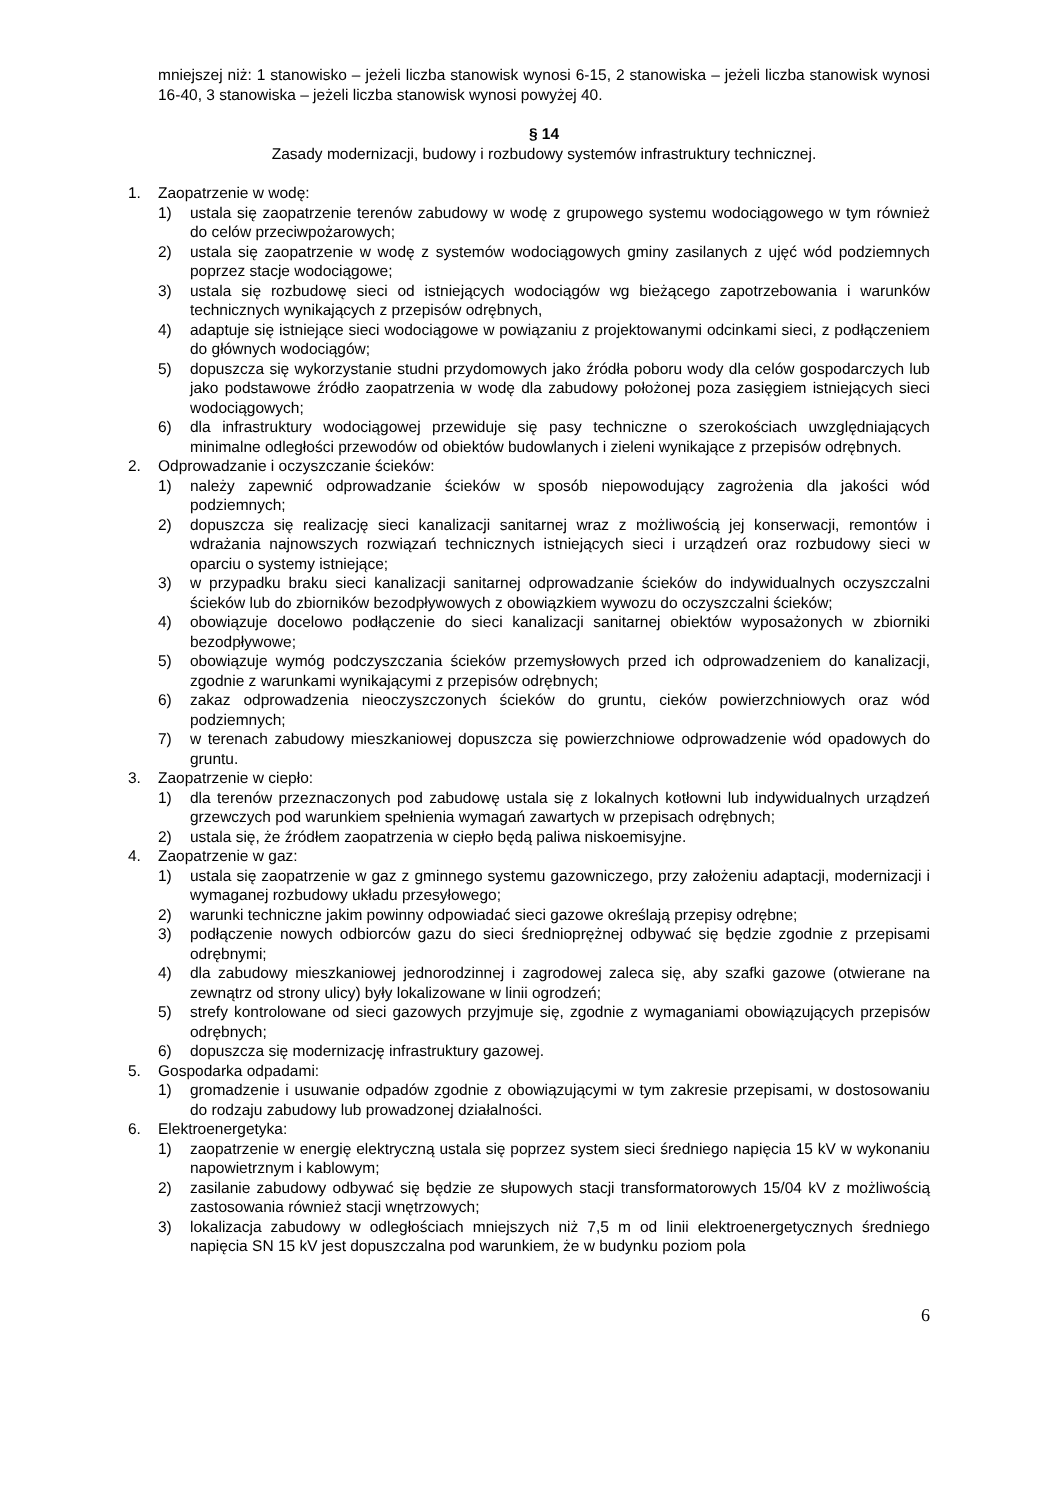mniejszej niż: 1 stanowisko – jeżeli liczba stanowisk wynosi 6-15, 2 stanowiska – jeżeli liczba stanowisk wynosi 16-40, 3 stanowiska – jeżeli liczba stanowisk wynosi powyżej 40.
§ 14
Zasady modernizacji, budowy i rozbudowy systemów infrastruktury technicznej.
1. Zaopatrzenie w wodę:
1) ustala się zaopatrzenie terenów zabudowy w wodę z grupowego systemu wodociągowego w tym również do celów przeciwpożarowych;
2) ustala się zaopatrzenie w wodę z systemów wodociągowych gminy zasilanych z ujęć wód podziemnych poprzez stacje wodociągowe;
3) ustala się rozbudowę sieci od istniejących wodociągów wg bieżącego zapotrzebowania i warunków technicznych wynikających z przepisów odrębnych,
4) adaptuje się istniejące sieci wodociągowe w powiązaniu z projektowanymi odcinkami sieci, z podłączeniem do głównych wodociągów;
5) dopuszcza się wykorzystanie studni przydomowych jako źródła poboru wody dla celów gospodarczych lub jako podstawowe źródło zaopatrzenia w wodę dla zabudowy położonej poza zasięgiem istniejących sieci wodociągowych;
6) dla infrastruktury wodociągowej przewiduje się pasy techniczne o szerokościach uwzględniających minimalne odległości przewodów od obiektów budowlanych i zieleni wynikające z przepisów odrębnych.
2. Odprowadzanie i oczyszczanie ścieków:
1) należy zapewnić odprowadzanie ścieków w sposób niepowodujący zagrożenia dla jakości wód podziemnych;
2) dopuszcza się realizację sieci kanalizacji sanitarnej wraz z możliwością jej konserwacji, remontów i wdrażania najnowszych rozwiązań technicznych istniejących sieci i urządzeń oraz rozbudowy sieci w oparciu o systemy istniejące;
3) w przypadku braku sieci kanalizacji sanitarnej odprowadzanie ścieków do indywidualnych oczyszczalni ścieków lub do zbiorników bezodpływowych z obowiązkiem wywozu do oczyszczalni ścieków;
4) obowiązuje docelowo podłączenie do sieci kanalizacji sanitarnej obiektów wyposażonych w zbiorniki bezodpływowe;
5) obowiązuje wymóg podczyszczania ścieków przemysłowych przed ich odprowadzeniem do kanalizacji, zgodnie z warunkami wynikającymi z przepisów odrębnych;
6) zakaz odprowadzenia nieoczyszczonych ścieków do gruntu, cieków powierzchniowych oraz wód podziemnych;
7) w terenach zabudowy mieszkaniowej dopuszcza się powierzchniowe odprowadzenie wód opadowych do gruntu.
3. Zaopatrzenie w ciepło:
1) dla terenów przeznaczonych pod zabudowę ustala się z lokalnych kotłowni lub indywidualnych urządzeń grzewczych pod warunkiem spełnienia wymagań zawartych w przepisach odrębnych;
2) ustala się, że źródłem zaopatrzenia w ciepło będą paliwa niskoemisyjne.
4. Zaopatrzenie w gaz:
1) ustala się zaopatrzenie w gaz z gminnego systemu gazowniczego, przy założeniu adaptacji, modernizacji i wymaganej rozbudowy układu przesyłowego;
2) warunki techniczne jakim powinny odpowiadać sieci gazowe określają przepisy odrębne;
3) podłączenie nowych odbiorców gazu do sieci średnioprężnej odbywać się będzie zgodnie z przepisami odrębnymi;
4) dla zabudowy mieszkaniowej jednorodzinnej i zagrodowej zaleca się, aby szafki gazowe (otwierane na zewnątrz od strony ulicy) były lokalizowane w linii ogrodzeń;
5) strefy kontrolowane od sieci gazowych przyjmuje się, zgodnie z wymaganiami obowiązujących przepisów odrębnych;
6) dopuszcza się modernizację infrastruktury gazowej.
5. Gospodarka odpadami:
1) gromadzenie i usuwanie odpadów zgodnie z obowiązującymi w tym zakresie przepisami, w dostosowaniu do rodzaju zabudowy lub prowadzonej działalności.
6. Elektroenergetyka:
1) zaopatrzenie w energię elektryczną ustala się poprzez system sieci średniego napięcia 15 kV w wykonaniu napowietrznym i kablowym;
2) zasilanie zabudowy odbywać się będzie ze słupowych stacji transformatorowych 15/04 kV z możliwością zastosowania również stacji wnętrzowych;
3) lokalizacja zabudowy w odległościach mniejszych niż 7,5 m od linii elektroenergetycznych średniego napięcia SN 15 kV jest dopuszczalna pod warunkiem, że w budynku poziom pola
6